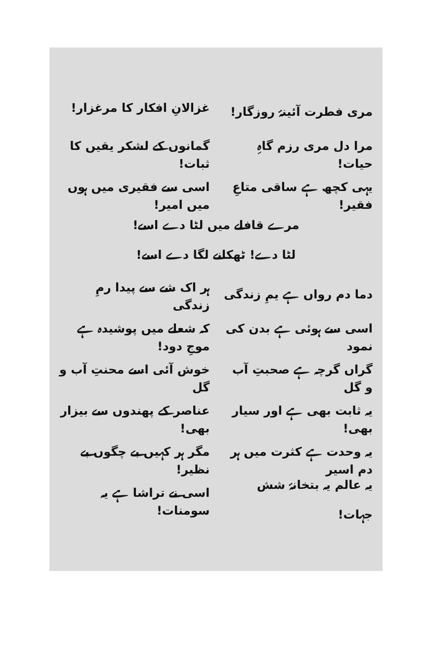مری فطرت آئینۂ روزگار! غزالانِ افکار کا مرغزار!
مرا دل مری رزم گاہِ حیات! گمانوں کے لشکر یقیں کا ثبات!
یہی کچھ ہے ساقی متاعِ فقیر! اسی سے فقیری میں ہوں میں امیر!
مرے قافلے میں لٹا دے اسے!
لٹا دے! ٹھکانے لگا دے اسے!
دما دم رواں ہے یمِ زندگی ہر اک شے سے پیدا رمِ زندگی
اسی سے ہوئی ہے بدن کی نمود کہ شعلے میں پوشیدہ ہے موجِ دود!
گراں گرچہ ہے صحبتِ آب و گل خوش آئی اسے محنتِ آب و گل
یہ ثابت بھی ہے اور سیار بھی! عناصر کے پھندوں سے بیزار بھی!
یہ وحدت ہے کثرت میں ہر دم اسیر مگر ہر کہیں بے چگوں بے نظیر!
یہ عالم یہ بتخانۂ شش جہات! اسی نے تراشا ہے یہ سومنات!